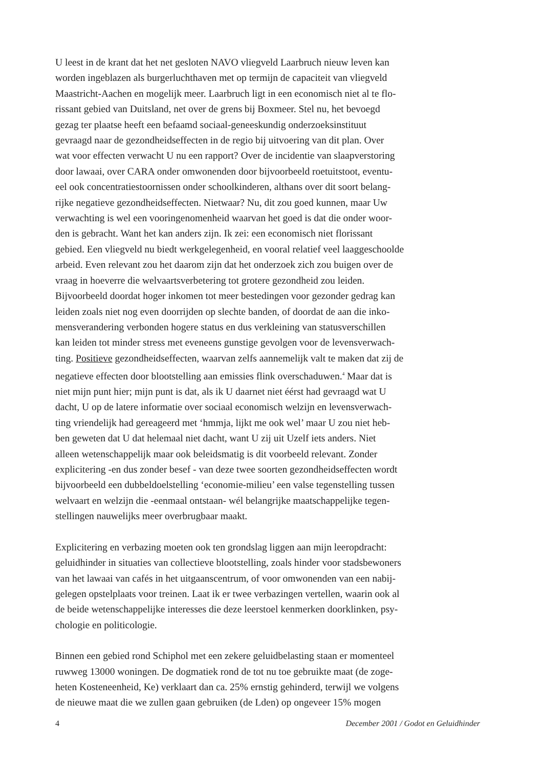U leest in de krant dat het net gesloten NAVO vliegveld Laarbruch nieuw leven kan worden ingeblazen als burgerluchthaven met op termijn de capaciteit van vliegveld Maastricht-Aachen en mogelijk meer. Laarbruch ligt in een economisch niet al te flo- rissant gebied van Duitsland, net over de grens bij Boxmeer. Stel nu, het bevoegd gezag ter plaatse heeft een befaamd sociaal-geneeskundig onderzoeksinstituut gevraagd naar de gezondheidseffecten in de regio bij uitvoering van dit plan. Over wat voor effecten verwacht U nu een rapport? Over de incidentie van slaapverstoring door lawaai, over CARA onder omwonenden door bijvoorbeeld roetuitstoot, eventu- eel ook concentratiestoornissen onder schoolkinderen, althans over dit soort belang- rijke negatieve gezondheidseffecten. Nietwaar? Nu, dit zou goed kunnen, maar Uw verwachting is wel een vooringenomenheid waarvan het goed is dat die onder woor- den is gebracht. Want het kan anders zijn. Ik zei: een economisch niet florissant gebied. Een vliegveld nu biedt werkgelegenheid, en vooral relatief veel laaggeschoolde arbeid. Even relevant zou het daarom zijn dat het onderzoek zich zou buigen over de vraag in hoeverre die welvaartsverbetering tot grotere gezondheid zou leiden. Bijvoorbeeld doordat hoger inkomen tot meer bestedingen voor gezonder gedrag kan leiden zoals niet nog even doorrijden op slechte banden, of doordat de aan die inko- mensverandering verbonden hogere status en dus verkleining van statusverschillen kan leiden tot minder stress met eveneens gunstige gevolgen voor de levensverwach- ting. Positieve gezondheidseffecten, waarvan zelfs aannemelijk valt te maken dat zij de negatieve effecten door blootstelling aan emissies flink overschaduwen.<sup>4</sup> Maar dat is niet mijn punt hier; mijn punt is dat, als ik U daarnet niet éérst had gevraagd wat U dacht, U op de latere informatie over sociaal economisch welzijn en levensverwach- ting vriendelijk had gereageerd met ‘hmmja, lijkt me ook wel’ maar U zou niet heb- ben geweten dat U dat helemaal niet dacht, want U zij uit Uzelf iets anders. Niet alleen wetenschappelijk maar ook beleidsmatig is dit voorbeeld relevant. Zonder explicitering -en dus zonder besef - van deze twee soorten gezondheidseffecten wordt bijvoorbeeld een dubbeldoelstelling ‘economie-milieu’ een valse tegenstelling tussen welvaart en welzijn die -eenmaal ontstaan- wél belangrijke maatschappelijke tegen- stellingen nauwelijks meer overbrugbaar maakt.
Explicitering en verbazing moeten ook ten grondslag liggen aan mijn leeropdracht: geluidhinder in situaties van collectieve blootstelling, zoals hinder voor stadsbewoners van het lawaai van cafés in het uitgaanscentrum, of voor omwonenden van een nabij- gelegen opstelplaats voor treinen. Laat ik er twee verbazingen vertellen, waarin ook al de beide wetenschappelijke interesses die deze leerstoel kenmerken doorklinken, psy- chologie en politicologie.
Binnen een gebied rond Schiphol met een zekere geluidbelasting staan er momenteel ruwweg 13000 woningen. De dogmatiek rond de tot nu toe gebruikte maat (de zoge- heten Kosteneenheid, Ke) verklaart dan ca. 25% ernstig gehinderd, terwijl we volgens de nieuwe maat die we zullen gaan gebruiken (de Lden) op ongeveer 15% mogen
4 December 2001 / Godot en Geluidhinder